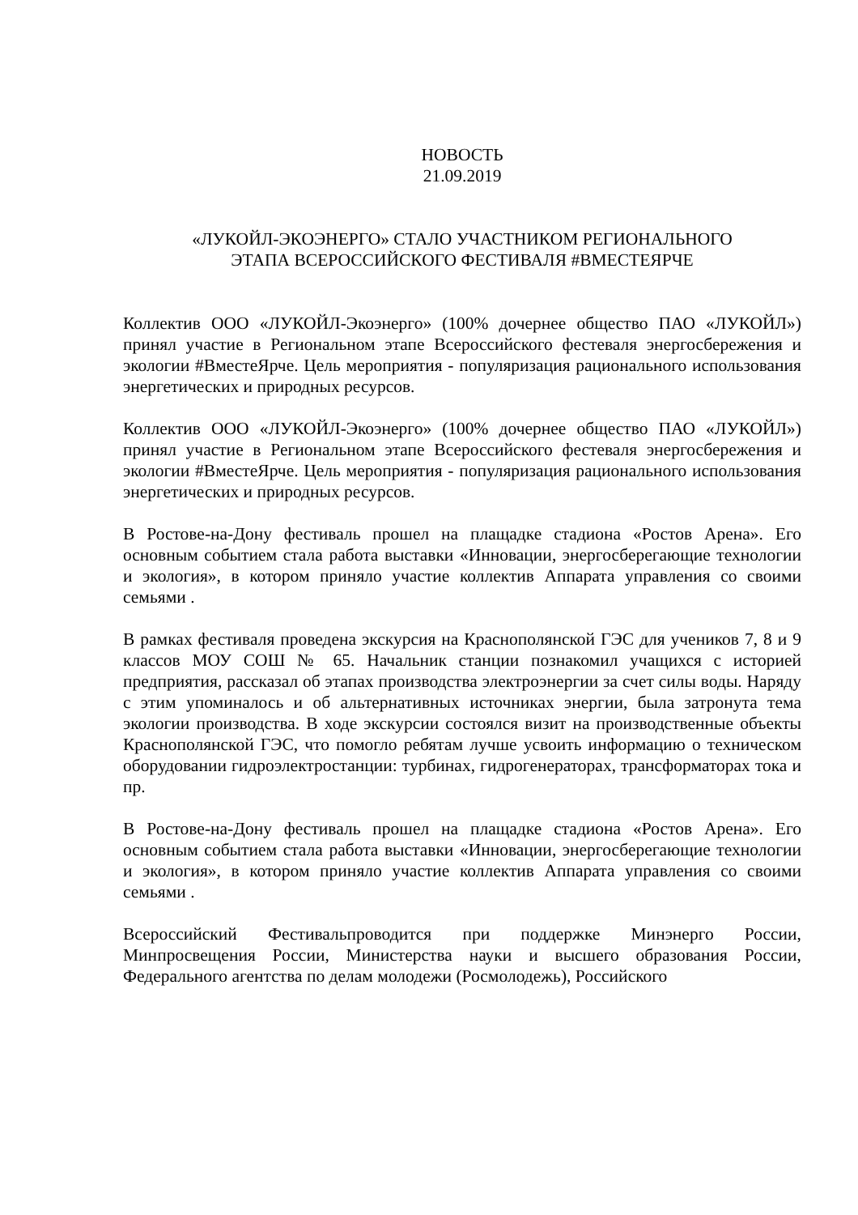НОВОСТЬ
21.09.2019
«ЛУКОЙЛ-ЭКОЭНЕРГО» СТАЛО УЧАСТНИКОМ РЕГИОНАЛЬНОГО
ЭТАПА ВСЕРОССИЙСКОГО ФЕСТИВАЛЯ #ВМЕСТЕЯРЧЕ
Коллектив ООО «ЛУКОЙЛ-Экоэнерго» (100% дочернее общество ПАО «ЛУКОЙЛ») принял участие в Региональном этапе Всероссийского фестеваля энергосбережения и экологии #ВместеЯрче. Цель мероприятия - популяризация рационального использования энергетических и природных ресурсов.
Коллектив ООО «ЛУКОЙЛ-Экоэнерго» (100% дочернее общество ПАО «ЛУКОЙЛ») принял участие в Региональном этапе Всероссийского фестеваля энергосбережения и экологии #ВместеЯрче. Цель мероприятия - популяризация рационального использования энергетических и природных ресурсов.
В Ростове-на-Дону фестиваль прошел на плащадке стадиона «Ростов Арена». Его основным событием стала работа выставки «Инновации, энергосберегающие технологии и экология», в котором приняло участие коллектив Аппарата управления со своими семьями .
В рамках фестиваля проведена экскурсия на Краснополянской ГЭС для учеников 7, 8 и 9 классов МОУ СОШ № 65. Начальник станции познакомил учащихся с историей предприятия, рассказал об этапах производства электроэнергии за счет силы воды. Наряду с этим упоминалось и об альтернативных источниках энергии, была затронута тема экологии производства. В ходе экскурсии состоялся визит на производственные объекты Краснополянской ГЭС, что помогло ребятам лучше усвоить информацию о техническом оборудовании гидроэлектростанции: турбинах, гидрогенераторах, трансформаторах тока и пр.
В Ростове-на-Дону фестиваль прошел на плащадке стадиона «Ростов Арена». Его основным событием стала работа выставки «Инновации, энергосберегающие технологии и экология», в котором приняло участие коллектив Аппарата управления со своими семьями .
Всероссийский Фестивальпроводится при поддержке Минэнерго России, Минпросвещения России, Министерства науки и высшего образования России, Федерального агентства по делам молодежи (Росмолодежь), Российского